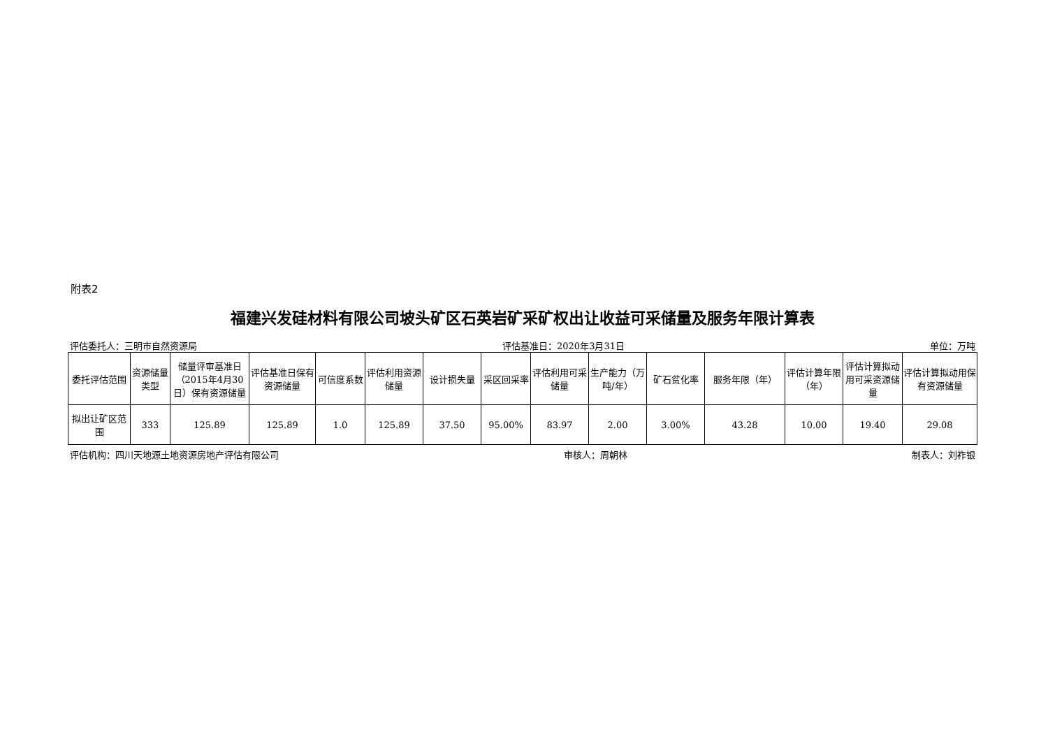附表2
福建兴发硅材料有限公司坡头矿区石英岩矿采矿权出让收益可采储量及服务年限计算表
评估委托人：三明市自然资源局 评估基准日：2020年3月31日 单位：万吨
| 委托评估范围 | 资源储量类型 | 储量评审基准日（2015年4月30日）保有资源储量 | 评估基准日保有资源储量 | 可信度系数 | 评估利用资源储量 | 设计损失量 | 采区回采率 | 评估利用可采储量 | 生产能力（万吨/年） | 矿石贫化率 | 服务年限（年） | 评估计算年限（年） | 评估计算拟动用可采资源储量 | 评估计算拟动用保有资源储量 |
| --- | --- | --- | --- | --- | --- | --- | --- | --- | --- | --- | --- | --- | --- | --- |
| 拟出让矿区范围 | 333 | 125.89 | 125.89 | 1.0 | 125.89 | 37.50 | 95.00% | 83.97 | 2.00 | 3.00% | 43.28 | 10.00 | 19.40 | 29.08 |
评估机构：四川天地源土地资源房地产评估有限公司 审核人：周朝林 制表人：刘祚银